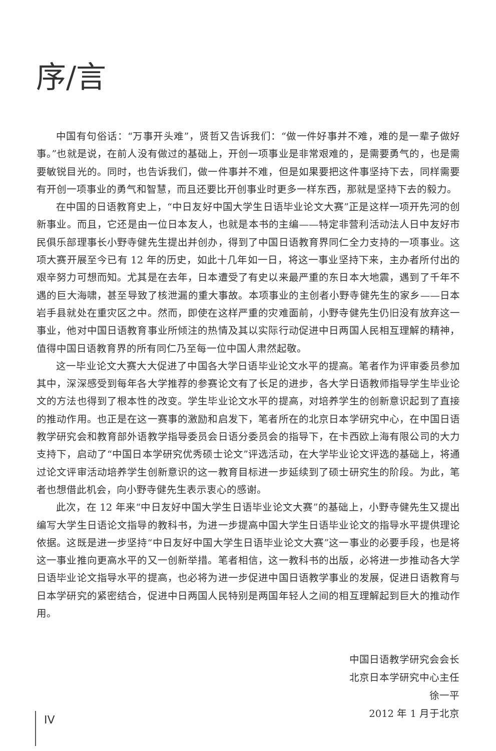序/言
中国有句俗话：“万事开头难”，贤哲又告诉我们：“做一件好事并不难，难的是一辈子做好事。”也就是说，在前人没有做过的基础上，开创一项事业是非常艰难的，是需要勇气的，也是需要敏锐目光的。同时，也告诉我们，做一件事并不难，但是如果要把这件事坚持下去，同样需要有开创一项事业的勇气和智慧，而且还要比开创事业时更多一样东西，那就是坚持下去的毅力。
在中国的日语教育史上，“中日友好中国大学生日语毕业论文大赛”正是这样一项开先河的创新事业。而且，它还是由一位日本友人，也就是本书的主编——特定非营利活动法人日中友好市民俱乐部理事长小野寺健先生提出并创办，得到了中国日语教育界同仁全力支持的一项事业。这项大赛开展至今已有 12 年的历史，如此十几年如一日，将这一事业坚持下来，主办者所付出的艰辛努力可想而知。尤其是在去年，日本遭受了有史以来最严重的东日本大地震，遇到了千年不遇的巨大海啸，甚至导致了核泄漏的重大事故。本项事业的主创者小野寺健先生的家乡——日本岩手县就处在重灾区之中。然而，即使在这样严重的灾难面前，小野寺健先生仍旧没有放弃这一事业，他对中国日语教育事业所倾注的热情及其以实际行动促进中日两国人民相互理解的精神，值得中国日语教育界的所有同仁乃至每一位中国人肃然起敬。
这一毕业论文大赛大大促进了中国各大学日语毕业论文水平的提高。笔者作为评审委员参加其中，深深感受到每年各大学推荐的参赛论文有了长足的进步，各大学日语教师指导学生毕业论文的方法也得到了根本性的改变。学生毕业论文水平的提高，对培养学生的创新意识起到了直接的推动作用。也正是在这一赛事的激励和启发下，笔者所在的北京日本学研究中心，在中国日语教学研究会和教育部外语教学指导委员会日语分委员会的指导下，在卡西欧上海有限公司的大力支持下，启动了“中国日本学研究优秀硕士论文”评选活动，在大学毕业论文评选的基础上，将通过论文评审活动培养学生创新意识的这一教育目标进一步延续到了硕士研究生的阶段。为此，笔者也想借此机会，向小野寺健先生表示衷心的感谢。
此次，在 12 年来“中日友好中国大学生日语毕业论文大赛”的基础上，小野寺健先生又提出编写大学生日语论文指导的教科书，为进一步提高中国大学生日语毕业论文的指导水平提供理论依据。这既是进一步坚持“中日友好中国大学生日语毕业论文大赛”这一事业的必要手段，也是将这一事业推向更高水平的又一创新举措。笔者相信，这一教科书的出版，必将进一步推动各大学日语毕业论文指导水平的提高，也必将为进一步促进中国日语教学事业的发展，促进日语教育与日本学研究的紧密结合，促进中日两国人民特别是两国年轻人之间的相互理解起到巨大的推动作用。
中国日语教学研究会会长
北京日本学研究中心主任
徐一平
2012 年 1 月于北京
IV